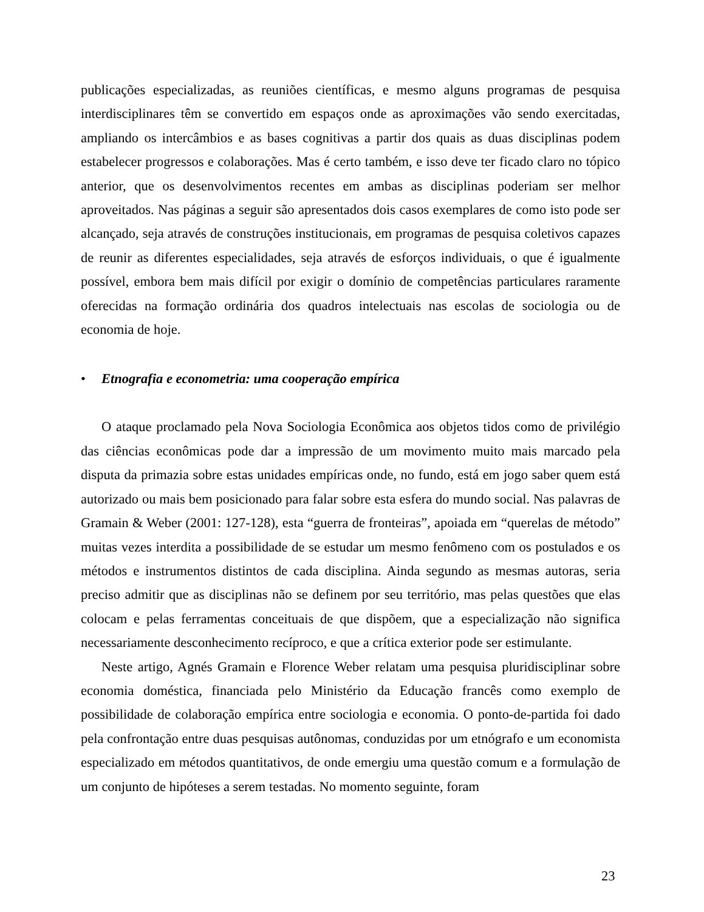publicações especializadas, as reuniões científicas, e mesmo alguns programas de pesquisa interdisciplinares têm se convertido em espaços onde as aproximações vão sendo exercitadas, ampliando os intercâmbios e as bases cognitivas a partir dos quais as duas disciplinas podem estabelecer progressos e colaborações. Mas é certo também, e isso deve ter ficado claro no tópico anterior, que os desenvolvimentos recentes em ambas as disciplinas poderiam ser melhor aproveitados. Nas páginas a seguir são apresentados dois casos exemplares de como isto pode ser alcançado, seja através de construções institucionais, em programas de pesquisa coletivos capazes de reunir as diferentes especialidades, seja através de esforços individuais, o que é igualmente possível, embora bem mais difícil por exigir o domínio de competências particulares raramente oferecidas na formação ordinária dos quadros intelectuais nas escolas de sociologia ou de economia de hoje.
• Etnografia e econometria: uma cooperação empírica
O ataque proclamado pela Nova Sociologia Econômica aos objetos tidos como de privilégio das ciências econômicas pode dar a impressão de um movimento muito mais marcado pela disputa da primazia sobre estas unidades empíricas onde, no fundo, está em jogo saber quem está autorizado ou mais bem posicionado para falar sobre esta esfera do mundo social. Nas palavras de Gramain & Weber (2001: 127-128), esta “guerra de fronteiras”, apoiada em “querelas de método” muitas vezes interdita a possibilidade de se estudar um mesmo fenômeno com os postulados e os métodos e instrumentos distintos de cada disciplina. Ainda segundo as mesmas autoras, seria preciso admitir que as disciplinas não se definem por seu território, mas pelas questões que elas colocam e pelas ferramentas conceituais de que dispõem, que a especialização não significa necessariamente desconhecimento recíproco, e que a crítica exterior pode ser estimulante.
Neste artigo, Agnés Gramain e Florence Weber relatam uma pesquisa pluridisciplinar sobre economia doméstica, financiada pelo Ministério da Educação francês como exemplo de possibilidade de colaboração empírica entre sociologia e economia. O ponto-de-partida foi dado pela confrontação entre duas pesquisas autônomas, conduzidas por um etnógrafo e um economista especializado em métodos quantitativos, de onde emergiu uma questão comum e a formulação de um conjunto de hipóteses a serem testadas. No momento seguinte, foram
23